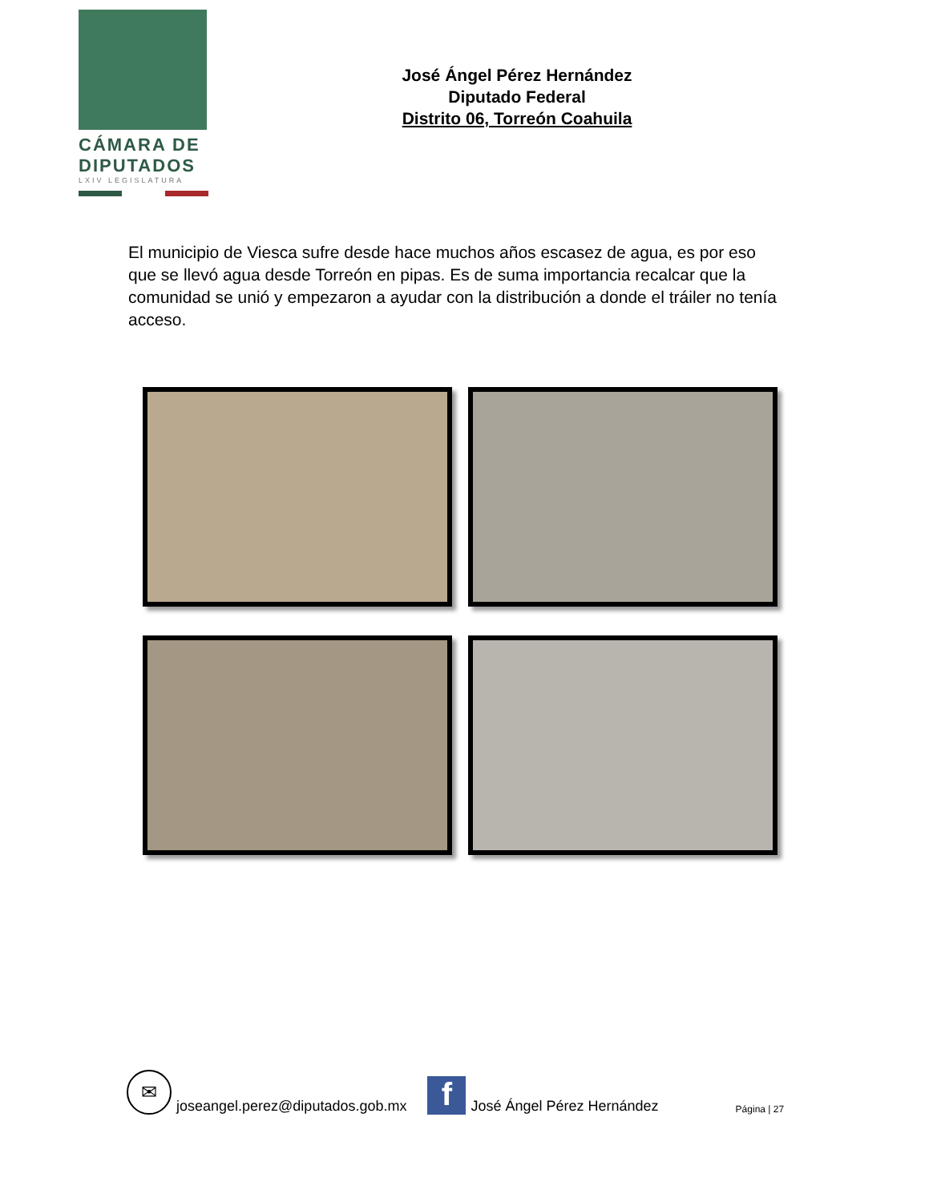CÁMARA DE
DIPUTADOS
LXIV LEGISLATURA
José Ángel Pérez Hernández
Diputado Federal
Distrito 06, Torreón Coahuila
El municipio de Viesca sufre desde hace muchos años escasez de agua, es por eso que se llevó agua desde Torreón en pipas. Es de suma importancia recalcar que la comunidad se unió y empezaron a ayudar con la distribución a donde el tráiler no tenía acceso.
✉
joseangel.perez@diputados.gob.mx
f
José Ángel Pérez Hernández Página | 27